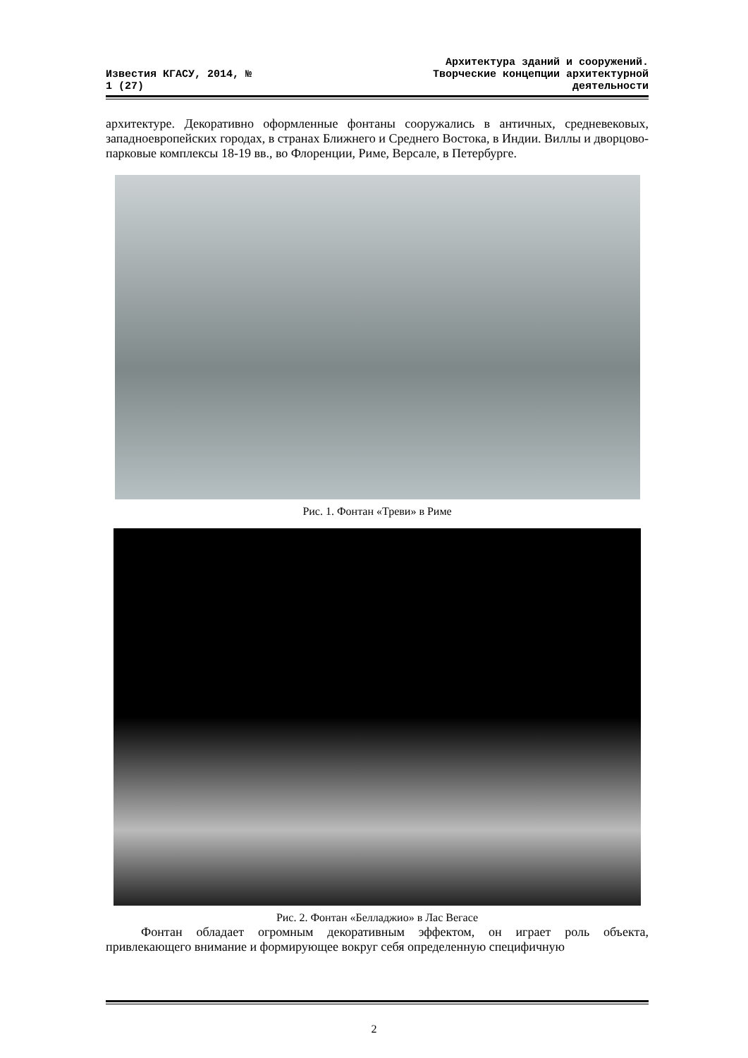Известия КГАСУ, 2014, №
1 (27)
Архитектура зданий и сооружений.
Творческие концепции архитектурной
деятельности
архитектуре. Декоративно оформленные фонтаны сооружались в античных, средневековых, западноевропейских городах, в странах Ближнего и Среднего Востока, в Индии. Виллы и дворцово-парковые комплексы 18-19 вв., во Флоренции, Риме, Версале, в Петербурге.
Рис. 1. Фонтан «Треви» в Риме
Рис. 2. Фонтан «Белладжио» в Лас Вегасе
Фонтан обладает огромным декоративным эффектом, он играет роль объекта, привлекающего внимание и формирующее вокруг себя определенную специфичную
2